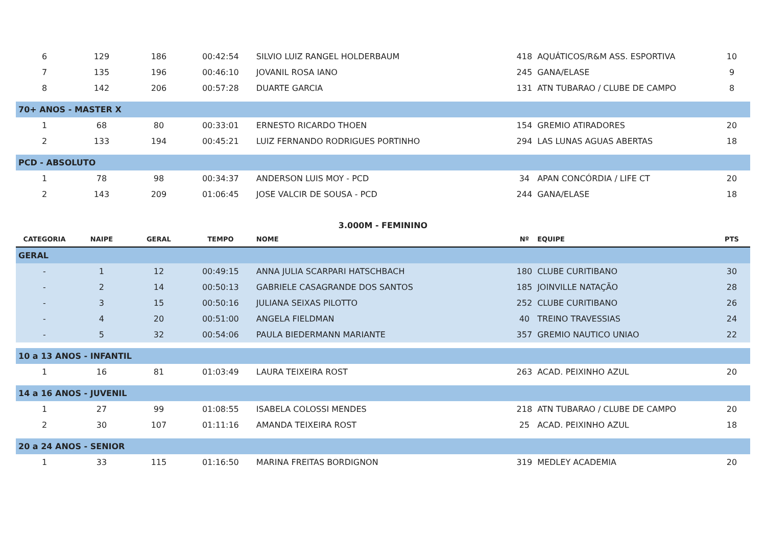| 6 | 129 | 186 | 00:42:54 | SILVIO LUIZ RANGEL HOLDERBAUM | 418 | AQUÁTICOS/R&M ASS. ESPORTIVA | 10 |
| 7 | 135 | 196 | 00:46:10 | JOVANIL ROSA IANO | 245 | GANA/ELASE | 9 |
| 8 | 142 | 206 | 00:57:28 | DUARTE GARCIA | 131 | ATN TUBARAO / CLUBE DE CAMPO | 8 |
| 70+ ANOS - MASTER X | | | | | | | |
| 1 | 68 | 80 | 00:33:01 | ERNESTO RICARDO THOEN | 154 | GREMIO ATIRADORES | 20 |
| 2 | 133 | 194 | 00:45:21 | LUIZ FERNANDO RODRIGUES PORTINHO | 294 | LAS LUNAS AGUAS ABERTAS | 18 |
| PCD - ABSOLUTO | | | | | | | |
| 1 | 78 | 98 | 00:34:37 | ANDERSON LUIS MOY - PCD | 34 | APAN CONCÓRDIA / LIFE CT | 20 |
| 2 | 143 | 209 | 01:06:45 | JOSE VALCIR DE SOUSA - PCD | 244 | GANA/ELASE | 18 |
| 3.000M - FEMININO | | | | | | | |
| CATEGORIA | NAIPE | GERAL | TEMPO | NOME | Nº | EQUIPE | PTS |
| GERAL | | | | | | | |
| - | 1 | 12 | 00:49:15 | ANNA JULIA SCARPARI HATSCHBACH | 180 | CLUBE CURITIBANO | 30 |
| - | 2 | 14 | 00:50:13 | GABRIELE CASAGRANDE DOS SANTOS | 185 | JOINVILLE NATAÇÃO | 28 |
| - | 3 | 15 | 00:50:16 | JULIANA SEIXAS PILOTTO | 252 | CLUBE CURITIBANO | 26 |
| - | 4 | 20 | 00:51:00 | ANGELA FIELDMAN | 40 | TREINO TRAVESSIAS | 24 |
| - | 5 | 32 | 00:54:06 | PAULA BIEDERMANN MARIANTE | 357 | GREMIO NAUTICO UNIAO | 22 |
| 10 a 13 ANOS - INFANTIL | | | | | | | |
| 1 | 16 | 81 | 01:03:49 | LAURA TEIXEIRA ROST | 263 | ACAD. PEIXINHO AZUL | 20 |
| 14 a 16 ANOS - JUVENIL | | | | | | | |
| 1 | 27 | 99 | 01:08:55 | ISABELA COLOSSI MENDES | 218 | ATN TUBARAO / CLUBE DE CAMPO | 20 |
| 2 | 30 | 107 | 01:11:16 | AMANDA TEIXEIRA ROST | 25 | ACAD. PEIXINHO AZUL | 18 |
| 20 a 24 ANOS - SENIOR | | | | | | | |
| 1 | 33 | 115 | 01:16:50 | MARINA FREITAS BORDIGNON | 319 | MEDLEY ACADEMIA | 20 |